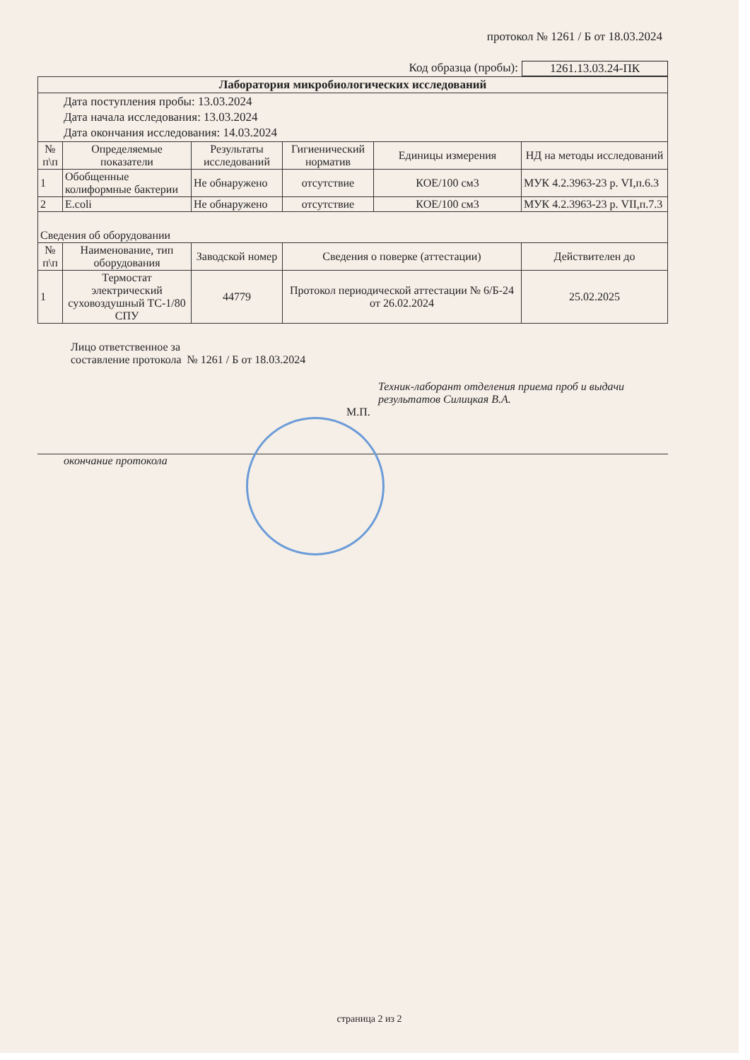протокол № 1261 / Б от 18.03.2024
Код образца (пробы): 1261.13.03.24-ПК
| Лаборатория микробиологических исследований | | | | | |
| Дата поступления пробы: 13.03.2024 Дата начала исследования: 13.03.2024 Дата окончания исследования: 14.03.2024 | | | | | |
| № п\п | Определяемые показатели | Результаты исследований | Гигиенический норматив | Единицы измерения | НД на методы исследований |
| 1 | Обобщенные колиформные бактерии | Не обнаружено | отсутствие | КОЕ/100 см3 | МУК 4.2.3963-23 р. VI,п.6.3 |
| 2 | E.coli | Не обнаружено | отсутствие | КОЕ/100 см3 | МУК 4.2.3963-23 р. VII,п.7.3 |
| Сведения об оборудовании | | | | | |
| № п\п | Наименование, тип оборудования | Заводской номер | Сведения о поверке (аттестации) | | Действителен до |
| 1 | Термостат электрический суховоздушный ТС-1/80 СПУ | 44779 | Протокол периодической аттестации № 6/Б-24 от 26.02.2024 | | 25.02.2025 |
Лицо ответственное за
составление протокола № 1261 / Б от 18.03.2024
Техник-лаборант отделения приема проб и выдачи
результатов Силицкая В.А.
М.П.
окончание протокола
страница 2 из 2